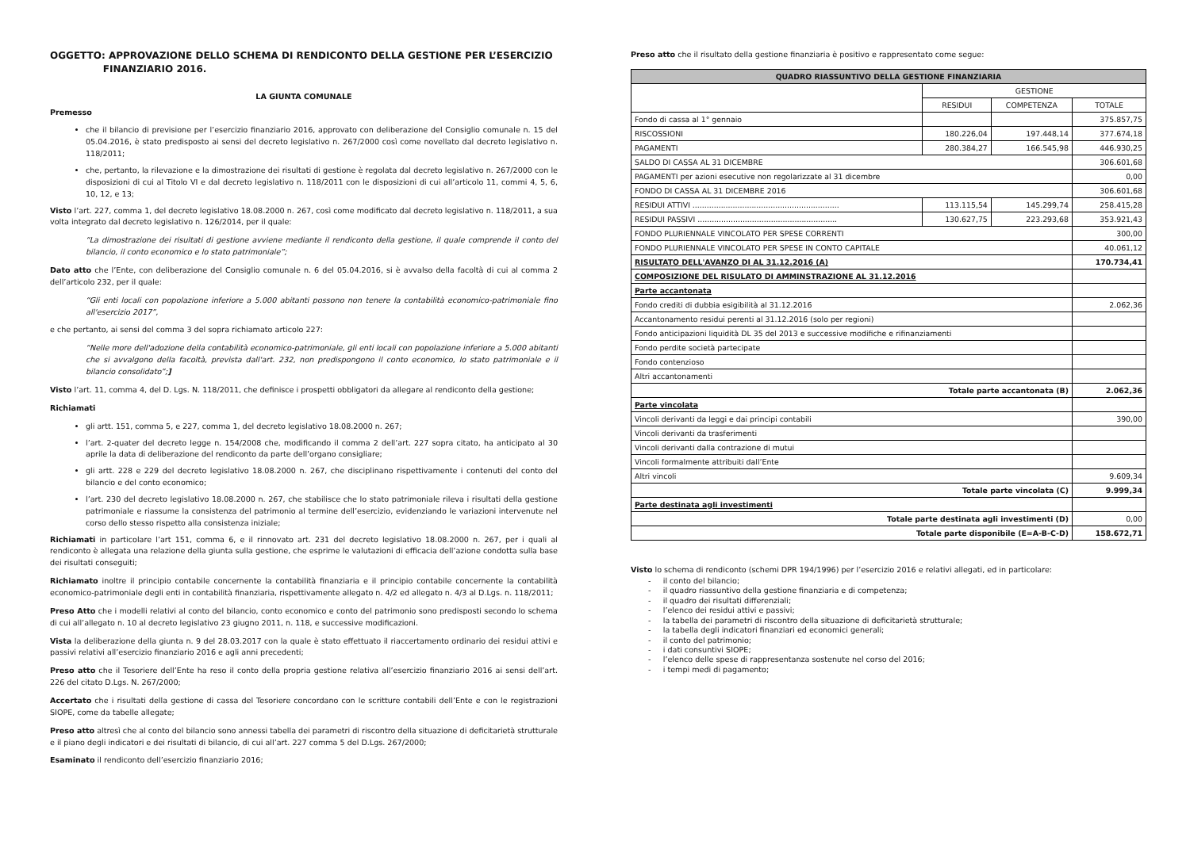OGGETTO: APPROVAZIONE DELLO SCHEMA DI RENDICONTO DELLA GESTIONE PER L’ESERCIZIO
FINANZIARIO 2016.
LA GIUNTA COMUNALE
Premesso
che il bilancio di previsione per l’esercizio finanziario 2016, approvato con deliberazione del Consiglio comunale n. 15 del 05.04.2016, è stato predisposto ai sensi del decreto legislativo n. 267/2000 così come novellato dal decreto legislativo n. 118/2011;
che, pertanto, la rilevazione e la dimostrazione dei risultati di gestione è regolata dal decreto legislativo n. 267/2000 con le disposizioni di cui al Titolo VI e dal decreto legislativo n. 118/2011 con le disposizioni di cui all’articolo 11, commi 4, 5, 6, 10, 12, e 13;
Visto l’art. 227, comma 1, del decreto legislativo 18.08.2000 n. 267, così come modificato dal decreto legislativo n. 118/2011, a sua volta integrato dal decreto legislativo n. 126/2014, per il quale:
“La dimostrazione dei risultati di gestione avviene mediante il rendiconto della gestione, il quale comprende il conto del bilancio, il conto economico e lo stato patrimoniale”;
Dato atto che l’Ente, con deliberazione del Consiglio comunale n. 6 del 05.04.2016, si è avvalso della facoltà di cui al comma 2 dell’articolo 232, per il quale:
“Gli enti locali con popolazione inferiore a 5.000 abitanti possono non tenere la contabilità economico-patrimoniale fino all'esercizio 2017”,
e che pertanto, ai sensi del comma 3 del sopra richiamato articolo 227:
“Nelle more dell'adozione della contabilità economico-patrimoniale, gli enti locali con popolazione inferiore a 5.000 abitanti che si avvalgono della facoltà, prevista dall'art. 232, non predispongono il conto economico, lo stato patrimoniale e il bilancio consolidato”;]
Visto l’art. 11, comma 4, del D. Lgs. N. 118/2011, che definisce i prospetti obbligatori da allegare al rendiconto della gestione;
Richiamati
gli artt. 151, comma 5, e 227, comma 1, del decreto legislativo 18.08.2000 n. 267;
l’art. 2-quater del decreto legge n. 154/2008 che, modificando il comma 2 dell’art. 227 sopra citato, ha anticipato al 30 aprile la data di deliberazione del rendiconto da parte dell’organo consigliare;
gli artt. 228 e 229 del decreto legislativo 18.08.2000 n. 267, che disciplinano rispettivamente i contenuti del conto del bilancio e del conto economico;
l’art. 230 del decreto legislativo 18.08.2000 n. 267, che stabilisce che lo stato patrimoniale rileva i risultati della gestione patrimoniale e riassume la consistenza del patrimonio al termine dell’esercizio, evidenziando le variazioni intervenute nel corso dello stesso rispetto alla consistenza iniziale;
Richiamati in particolare l’art 151, comma 6, e il rinnovato art. 231 del decreto legislativo 18.08.2000 n. 267, per i quali al rendiconto è allegata una relazione della giunta sulla gestione, che esprime le valutazioni di efficacia dell’azione condotta sulla base dei risultati conseguiti;
Richiamato inoltre il principio contabile concernente la contabilità finanziaria e il principio contabile concernente la contabilità economico-patrimoniale degli enti in contabilità finanziaria, rispettivamente allegato n. 4/2 ed allegato n. 4/3 al D.Lgs. n. 118/2011;
Preso Atto che i modelli relativi al conto del bilancio, conto economico e conto del patrimonio sono predisposti secondo lo schema di cui all’allegato n. 10 al decreto legislativo 23 giugno 2011, n. 118, e successive modificazioni.
Vista la deliberazione della giunta n. 9 del 28.03.2017 con la quale è stato effettuato il riaccertamento ordinario dei residui attivi e passivi relativi all’esercizio finanziario 2016 e agli anni precedenti;
Preso atto che il Tesoriere dell’Ente ha reso il conto della propria gestione relativa all’esercizio finanziario 2016 ai sensi dell’art. 226 del citato D.Lgs. N. 267/2000;
Accertato che i risultati della gestione di cassa del Tesoriere concordano con le scritture contabili dell’Ente e con le registrazioni SIOPE, come da tabelle allegate;
Preso atto altresì che al conto del bilancio sono annessi tabella dei parametri di riscontro della situazione di deficitarietà strutturale e il piano degli indicatori e dei risultati di bilancio, di cui all’art. 227 comma 5 del D.Lgs. 267/2000;
Esaminato il rendiconto dell’esercizio finanziario 2016;
Preso atto che il risultato della gestione finanziaria è positivo e rappresentato come segue:
| QUADRO RIASSUNTIVO DELLA GESTIONE FINANZIARIA | | | | |
| | GESTIONE | | | |
| | RESIDUI | COMPETENZA | | TOTALE |
| Fondo di cassa al 1° gennaio | | | | 375.857,75 |
| RISCOSSIONI | 180.226,04 | 197.448,14 | | 377.674,18 |
| PAGAMENTI | 280.384,27 | 166.545,98 | | 446.930,25 |
| SALDO DI CASSA AL 31 DICEMBRE | | | | 306.601,68 |
| PAGAMENTI per azioni esecutive non regolarizzate al 31 dicembre | | | | 0,00 |
| FONDO DI CASSA AL 31 DICEMBRE 2016 | | | | 306.601,68 |
| RESIDUI ATTIVI .............................................................. | 113.115,54 | | 145.299,74 | 258.415,28 |
| RESIDUI PASSIVI ........................................................... | 130.627,75 | | 223.293,68 | 353.921,43 |
| FONDO PLURIENNALE VINCOLATO PER SPESE CORRENTI | | | | 300,00 |
| FONDO PLURIENNALE VINCOLATO PER SPESE IN CONTO CAPITALE | | | | 40.061,12 |
| RISULTATO DELL'AVANZO DI AL 31.12.2016 (A) | | | | 170.734,41 |
| COMPOSIZIONE DEL RISULATO DI AMMINSTRAZIONE AL 31.12.2016 | | | | |
| Parte accantonata | | | | |
| Fondo crediti di dubbia esigibilità al 31.12.2016 | | | | 2.062,36 |
| Accantonamento residui perenti al 31.12.2016 (solo per regioni) | | | | |
| Fondo anticipazioni liquidità DL 35 del 2013 e successive modifiche e rifinanziamenti | | | | |
| Fondo perdite società partecipate | | | | |
| Fondo contenzioso | | | | |
| Altri accantonamenti | | | | |
| Totale parte accantonata (B) | | | | 2.062,36 |
| Parte vincolata | | | | |
| Vincoli derivanti da leggi e dai principi contabili | | | | 390,00 |
| Vincoli derivanti da trasferimenti | | | | |
| Vincoli derivanti dalla contrazione di mutui | | | | |
| Vincoli formalmente attribuiti dall’Ente | | | | |
| Altri vincoli | | | | 9.609,34 |
| Totale parte vincolata (C) | | | | 9.999,34 |
| Parte destinata agli investimenti | | | | |
| Totale parte destinata agli investimenti (D) | | | | 0,00 |
| Totale parte disponibile (E=A-B-C-D) | | | | 158.672,71 |
Visto lo schema di rendiconto (schemi DPR 194/1996) per l’esercizio 2016 e relativi allegati, ed in particolare:
- il conto del bilancio;
- il quadro riassuntivo della gestione finanziaria e di competenza;
- il quadro dei risultati differenziali;
- l’elenco dei residui attivi e passivi;
- la tabella dei parametri di riscontro della situazione di deficitarietà strutturale;
- la tabella degli indicatori finanziari ed economici generali;
- il conto del patrimonio;
- i dati consuntivi SIOPE;
- l’elenco delle spese di rappresentanza sostenute nel corso del 2016;
- i tempi medi di pagamento;